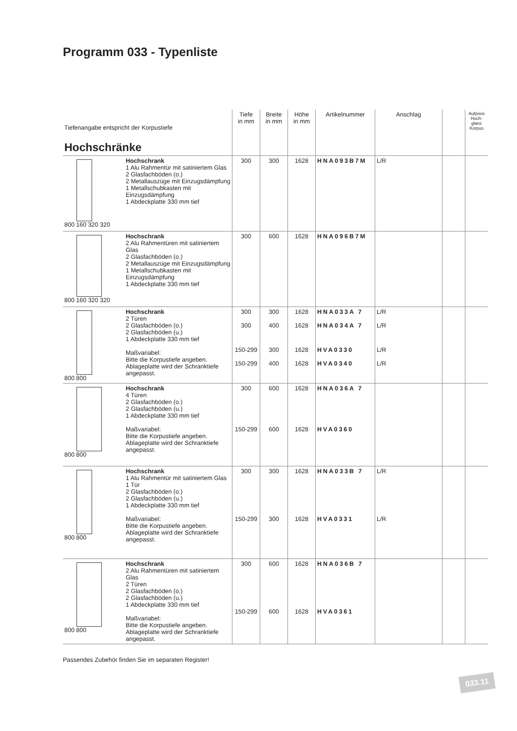Programm 033 - Typenliste
| Tiefenangabe entspricht der Korpustiefe Hochschränke | | Tiefe in mm | Breite in mm | Höhe in mm | Artikelnummer | Anschlag | | Aufpreis Hoch-glanz Korpus |
| 800 160 320 320 | Hochschrank 1 Alu Rahmentür mit satiniertem Glas 2 Glasfachböden (o.) 2 Metallauszüge mit Einzugsdämpfung 1 Metallschubkasten mit Einzugsdämpfung 1 Abdeckplatte 330 mm tief | 300 | 300 | 1628 | HNA093B7M | L/R | | |
| 800 160 320 320 | Hochschrank 2 Alu Rahmentüren mit satiniertem Glas 2 Glasfachböden (o.) 2 Metallauszüge mit Einzugsdämpfung 1 Metallschubkasten mit Einzugsdämpfung 1 Abdeckplatte 330 mm tief | 300 | 600 | 1628 | HNA096B7M | | | |
| 800 800 | Hochschrank 2 Türen 2 Glasfachböden (o.) 2 Glasfachböden (u.) 1 Abdeckplatte 330 mm tief Maßvariabel: Bitte die Korpustiefe angeben. Ablageplatte wird der Schranktiefe angepasst. | 300 300 | 300 400 | 1628 1628 | HNA033A 7 HNA034A 7 | L/R L/R | | |
| | | 150-299 150-299 | 300 400 | 1628 1628 | HVA0330 HVA0340 | L/R L/R | | |
| 800 800 | Hochschrank 4 Türen 2 Glasfachböden (o.) 2 Glasfachböden (u.) 1 Abdeckplatte 330 mm tief Maßvariabel: Bitte die Korpustiefe angeben. Ablageplatte wird der Schranktiefe angepasst. | 300 150-299 | 600 600 | 1628 1628 | HNA036A 7 HVA0360 | | | |
| 800 800 | Hochschrank 1 Alu Rahmentür mit satiniertem Glas 1 Tür 2 Glasfachböden (o.) 2 Glasfachböden (u.) 1 Abdeckplatte 330 mm tief Maßvariabel: Bitte die Korpustiefe angeben. Ablageplatte wird der Schranktiefe angepasst. | 300 150-299 | 300 300 | 1628 1628 | HNA033B 7 HVA0331 | L/R L/R | | |
| 800 800 | Hochschrank 2 Alu Rahmentüren mit satiniertem Glas 2 Türen 2 Glasfachböden (o.) 2 Glasfachböden (u.) 1 Abdeckplatte 330 mm tief Maßvariabel: Bitte die Korpustiefe angeben. Ablageplatte wird der Schranktiefe angepasst. | 300 150-299 | 600 600 | 1628 1628 | HNA036B 7 HVA0361 | | | |
Passendes Zubehör finden Sie im separaten Register!
033.11